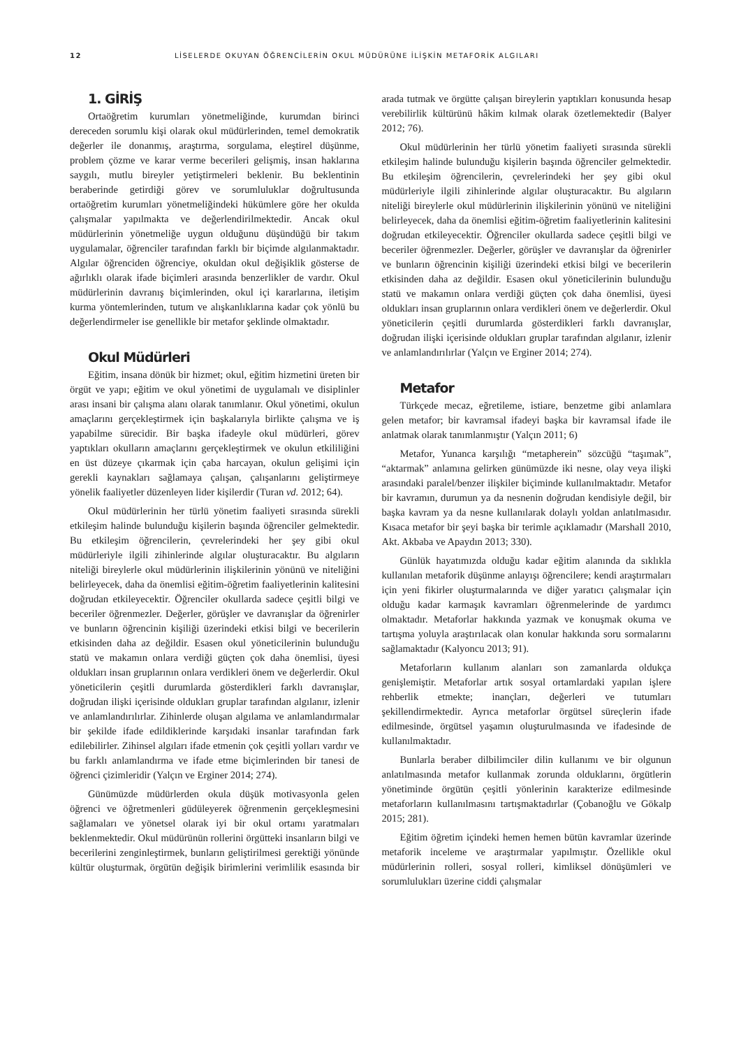12 LİSELERDE OKUYAN ÖĞRENCİLERİN OKUL MÜDÜRÜNE İLİŞKİN METAFORİK ALGILARI
1. GİRİŞ
Ortaöğretim kurumları yönetmeliğinde, kurumdan birinci dereceden sorumlu kişi olarak okul müdürlerinden, temel demokratik değerler ile donanmış, araştırma, sorgulama, eleştirel düşünme, problem çözme ve karar verme becerileri gelişmiş, insan haklarına saygılı, mutlu bireyler yetiştirmeleri beklenir. Bu beklentinin beraberinde getirdiği görev ve sorumluluklar doğrultusunda ortaöğretim kurumları yönetmeliğindeki hükümlere göre her okulda çalışmalar yapılmakta ve değerlendirilmektedir. Ancak okul müdürlerinin yönetmeliğe uygun olduğunu düşündüğü bir takım uygulamalar, öğrenciler tarafından farklı bir biçimde algılanmaktadır. Algılar öğrenciden öğrenciye, okuldan okul değişiklik gösterse de ağırlıklı olarak ifade biçimleri arasında benzerlikler de vardır. Okul müdürlerinin davranış biçimlerinden, okul içi kararlarına, iletişim kurma yöntemlerinden, tutum ve alışkanlıklarına kadar çok yönlü bu değerlendirmeler ise genellikle bir metafor şeklinde olmaktadır.
Okul Müdürleri
Eğitim, insana dönük bir hizmet; okul, eğitim hizmetini üreten bir örgüt ve yapı; eğitim ve okul yönetimi de uygulamalı ve disiplinler arası insani bir çalışma alanı olarak tanımlanır. Okul yönetimi, okulun amaçlarını gerçekleştirmek için başkalarıyla birlikte çalışma ve iş yapabilme sürecidir. Bir başka ifadeyle okul müdürleri, görev yaptıkları okulların amaçlarını gerçekleştirmek ve okulun etkililiğini en üst düzeye çıkarmak için çaba harcayan, okulun gelişimi için gerekli kaynakları sağlamaya çalışan, çalışanlarını geliştirmeye yönelik faaliyetler düzenleyen lider kişilerdir (Turan vd. 2012; 64).
Okul müdürlerinin her türlü yönetim faaliyeti sırasında sürekli etkileşim halinde bulunduğu kişilerin başında öğrenciler gelmektedir. Bu etkileşim öğrencilerin, çevrelerindeki her şey gibi okul müdürleriyle ilgili zihinlerinde algılar oluşturacaktır. Bu algıların niteliği bireylerle okul müdürlerinin ilişkilerinin yönünü ve niteliğini belirleyecek, daha da önemlisi eğitim-öğretim faaliyetlerinin kalitesini doğrudan etkileyecektir. Öğrenciler okullarda sadece çeşitli bilgi ve beceriler öğrenmezler. Değerler, görüşler ve davranışlar da öğrenirler ve bunların öğrencinin kişiliği üzerindeki etkisi bilgi ve becerilerin etkisinden daha az değildir. Esasen okul yöneticilerinin bulunduğu statü ve makamın onlara verdiği güçten çok daha önemlisi, üyesi oldukları insan gruplarının onlara verdikleri önem ve değerlerdir. Okul yöneticilerin çeşitli durumlarda gösterdikleri farklı davranışlar, doğrudan ilişki içerisinde oldukları gruplar tarafından algılanır, izlenir ve anlamlandırılırlar. Zihinlerde oluşan algılama ve anlamlandırmalar bir şekilde ifade edildiklerinde karşıdaki insanlar tarafından fark edilebilirler. Zihinsel algıları ifade etmenin çok çeşitli yolları vardır ve bu farklı anlamlandırma ve ifade etme biçimlerinden bir tanesi de öğrenci çizimleridir (Yalçın ve Erginer 2014; 274).
Günümüzde müdürlerden okula düşük motivasyonla gelen öğrenci ve öğretmenleri güdüleyerek öğrenmenin gerçekleşmesini sağlamaları ve yönetsel olarak iyi bir okul ortamı yaratmaları beklenmektedir. Okul müdürünün rollerini örgütteki insanların bilgi ve becerilerini zenginleştirmek, bunların geliştirilmesi gerektiği yönünde kültür oluşturmak, örgütün değişik birimlerini verimlilik esasında bir arada tutmak ve örgütte çalışan bireylerin yaptıkları konusunda hesap verebilirlik kültürünü hâkim kılmak olarak özetlemektedir (Balyer 2012; 76).
Okul müdürlerinin her türlü yönetim faaliyeti sırasında sürekli etkileşim halinde bulunduğu kişilerin başında öğrenciler gelmektedir. Bu etkileşim öğrencilerin, çevrelerindeki her şey gibi okul müdürleriyle ilgili zihinlerinde algılar oluşturacaktır. Bu algıların niteliği bireylerle okul müdürlerinin ilişkilerinin yönünü ve niteliğini belirleyecek, daha da önemlisi eğitim-öğretim faaliyetlerinin kalitesini doğrudan etkileyecektir. Öğrenciler okullarda sadece çeşitli bilgi ve beceriler öğrenmezler. Değerler, görüşler ve davranışlar da öğrenirler ve bunların öğrencinin kişiliği üzerindeki etkisi bilgi ve becerilerin etkisinden daha az değildir. Esasen okul yöneticilerinin bulunduğu statü ve makamın onlara verdiği güçten çok daha önemlisi, üyesi oldukları insan gruplarının onlara verdikleri önem ve değerlerdir. Okul yöneticilerin çeşitli durumlarda gösterdikleri farklı davranışlar, doğrudan ilişki içerisinde oldukları gruplar tarafından algılanır, izlenir ve anlamlandırılırlar (Yalçın ve Erginer 2014; 274).
Metafor
Türkçede mecaz, eğretileme, istiare, benzetme gibi anlamlara gelen metafor; bir kavramsal ifadeyi başka bir kavramsal ifade ile anlatmak olarak tanımlanmıştır (Yalçın 2011; 6)
Metafor, Yunanca karşılığı “metapherein” sözcüğü “taşımak”, “aktarmak” anlamına gelirken günümüzde iki nesne, olay veya ilişki arasındaki paralel/benzer ilişkiler biçiminde kullanılmaktadır. Metafor bir kavramın, durumun ya da nesnenin doğrudan kendisiyle değil, bir başka kavram ya da nesne kullanılarak dolaylı yoldan anlatılmasıdır. Kısaca metafor bir şeyi başka bir terimle açıklamadır (Marshall 2010, Akt. Akbaba ve Apaydın 2013; 330).
Günlük hayatımızda olduğu kadar eğitim alanında da sıklıkla kullanılan metaforik düşünme anlayışı öğrencilere; kendi araştırmaları için yeni fikirler oluşturmalarında ve diğer yaratıcı çalışmalar için olduğu kadar karmaşık kavramları öğrenmelerinde de yardımcı olmaktadır. Metaforlar hakkında yazmak ve konuşmak okuma ve tartışma yoluyla araştırılacak olan konular hakkında soru sormalarını sağlamaktadır (Kalyoncu 2013; 91).
Metaforların kullanım alanları son zamanlarda oldukça genişlemiştir. Metaforlar artık sosyal ortamlardaki yapılan işlere rehberlik etmekte; inançları, değerleri ve tutumları şekillendirmektedir. Ayrıca metaforlar örgütsel süreçlerin ifade edilmesinde, örgütsel yaşamın oluşturulmasında ve ifadesinde de kullanılmaktadır.
Bunlarla beraber dilbilimciler dilin kullanımı ve bir olgunun anlatılmasında metafor kullanmak zorunda olduklarını, örgütlerin yönetiminde örgütün çeşitli yönlerinin karakterize edilmesinde metaforların kullanılmasını tartışmaktadırlar (Çobanoğlu ve Gökalp 2015; 281).
Eğitim öğretim içindeki hemen hemen bütün kavramlar üzerinde metaforik inceleme ve araştırmalar yapılmıştır. Özellikle okul müdürlerinin rolleri, sosyal rolleri, kimliksel dönüşümleri ve sorumlulukları üzerine ciddi çalışmalar